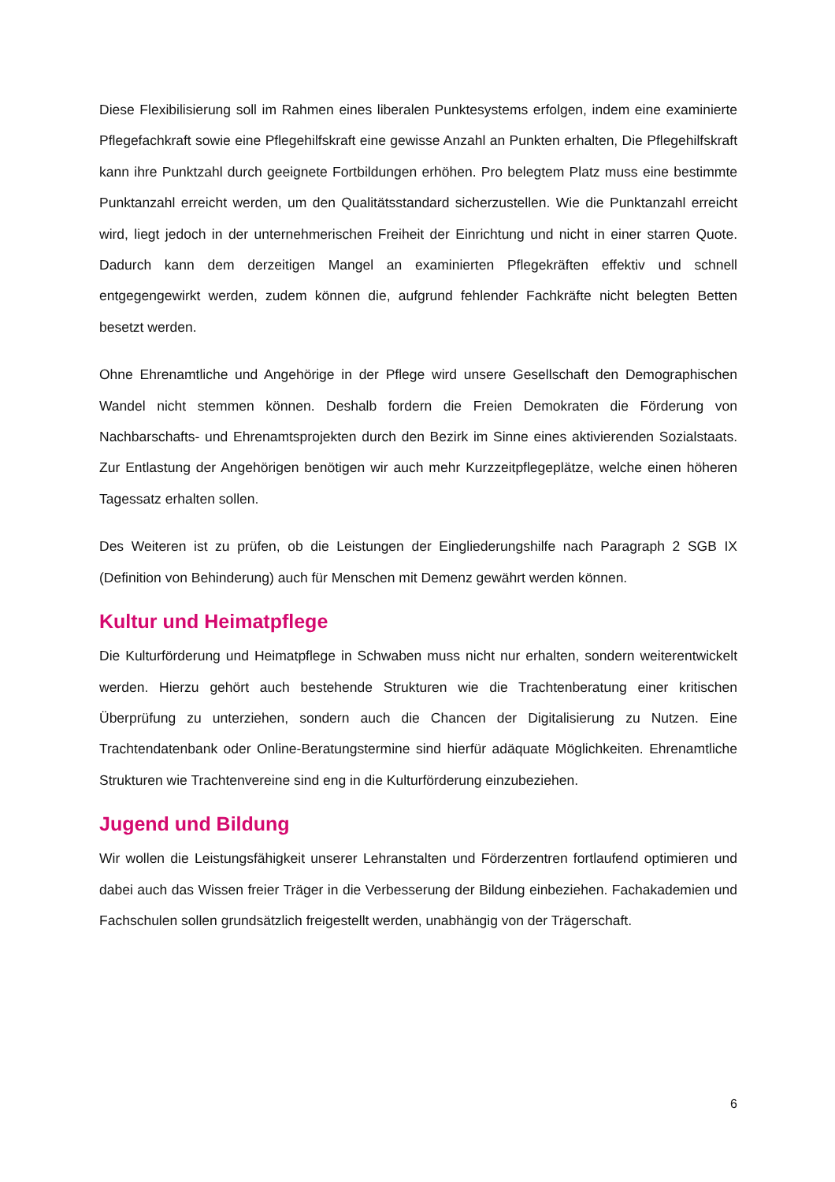Diese Flexibilisierung soll im Rahmen eines liberalen Punktesystems erfolgen, indem eine examinierte Pflegefachkraft sowie eine Pflegehilfskraft eine gewisse Anzahl an Punkten erhalten, Die Pflegehilfskraft kann ihre Punktzahl durch geeignete Fortbildungen erhöhen. Pro belegtem Platz muss eine bestimmte Punktanzahl erreicht werden, um den Qualitätsstandard sicherzustellen. Wie die Punktanzahl erreicht wird, liegt jedoch in der unternehmerischen Freiheit der Einrichtung und nicht in einer starren Quote. Dadurch kann dem derzeitigen Mangel an examinierten Pflegekräften effektiv und schnell entgegengewirkt werden, zudem können die, aufgrund fehlender Fachkräfte nicht belegten Betten besetzt werden.
Ohne Ehrenamtliche und Angehörige in der Pflege wird unsere Gesellschaft den Demographischen Wandel nicht stemmen können. Deshalb fordern die Freien Demokraten die Förderung von Nachbarschafts- und Ehrenamtsprojekten durch den Bezirk im Sinne eines aktivierenden Sozialstaats. Zur Entlastung der Angehörigen benötigen wir auch mehr Kurzzeitpflegeplätze, welche einen höheren Tagessatz erhalten sollen.
Des Weiteren ist zu prüfen, ob die Leistungen der Eingliederungshilfe nach Paragraph 2 SGB IX (Definition von Behinderung) auch für Menschen mit Demenz gewährt werden können.
Kultur und Heimatpflege
Die Kulturförderung und Heimatpflege in Schwaben muss nicht nur erhalten, sondern weiterentwickelt werden. Hierzu gehört auch bestehende Strukturen wie die Trachtenberatung einer kritischen Überprüfung zu unterziehen, sondern auch die Chancen der Digitalisierung zu Nutzen. Eine Trachtendatenbank oder Online-Beratungstermine sind hierfür adäquate Möglichkeiten. Ehrenamtliche Strukturen wie Trachtenvereine sind eng in die Kulturförderung einzubeziehen.
Jugend und Bildung
Wir wollen die Leistungsfähigkeit unserer Lehranstalten und Förderzentren fortlaufend optimieren und dabei auch das Wissen freier Träger in die Verbesserung der Bildung einbeziehen. Fachakademien und Fachschulen sollen grundsätzlich freigestellt werden, unabhängig von der Trägerschaft.
6